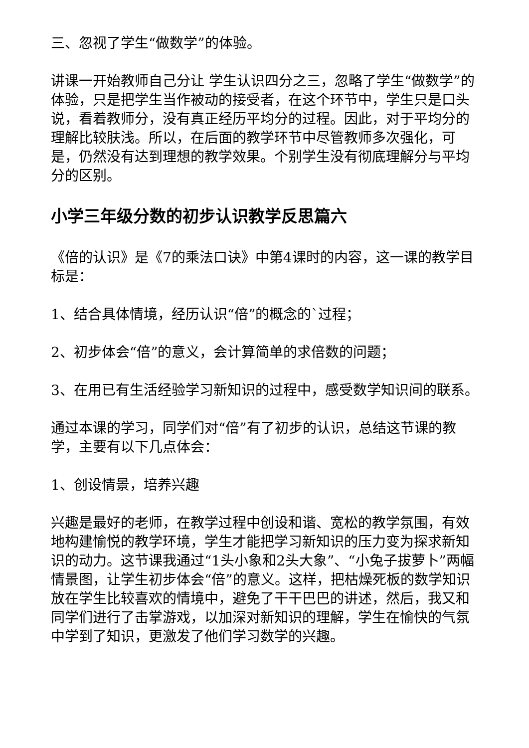三、忽视了学生“做数学”的体验。
讲课一开始教师自己分让 学生认识四分之三，忽略了学生“做数学”的体验，只是把学生当作被动的接受者，在这个环节中，学生只是口头说，看着教师分，没有真正经历平均分的过程。因此，对于平均分的理解比较肤浅。所以，在后面的教学环节中尽管教师多次强化，可是，仍然没有达到理想的教学效果。个别学生没有彻底理解分与平均分的区别。
小学三年级分数的初步认识教学反思篇六
《倍的认识》是《7的乘法口诀》中第4课时的内容，这一课的教学目标是：
1、结合具体情境，经历认识“倍”的概念的`过程；
2、初步体会“倍”的意义，会计算简单的求倍数的问题；
3、在用已有生活经验学习新知识的过程中，感受数学知识间的联系。
通过本课的学习，同学们对“倍”有了初步的认识，总结这节课的教学，主要有以下几点体会：
1、创设情景，培养兴趣
兴趣是最好的老师，在教学过程中创设和谐、宽松的教学氛围，有效地构建愉悦的教学环境，学生才能把学习新知识的压力变为探求新知识的动力。这节课我通过“1头小象和2头大象”、“小兔子拔萝卜”两幅情景图，让学生初步体会“倍”的意义。这样，把枯燥死板的数学知识放在学生比较喜欢的情境中，避免了干干巴巴的讲述，然后，我又和同学们进行了击掌游戏，以加深对新知识的理解，学生在愉快的气氛中学到了知识，更激发了他们学习数学的兴趣。